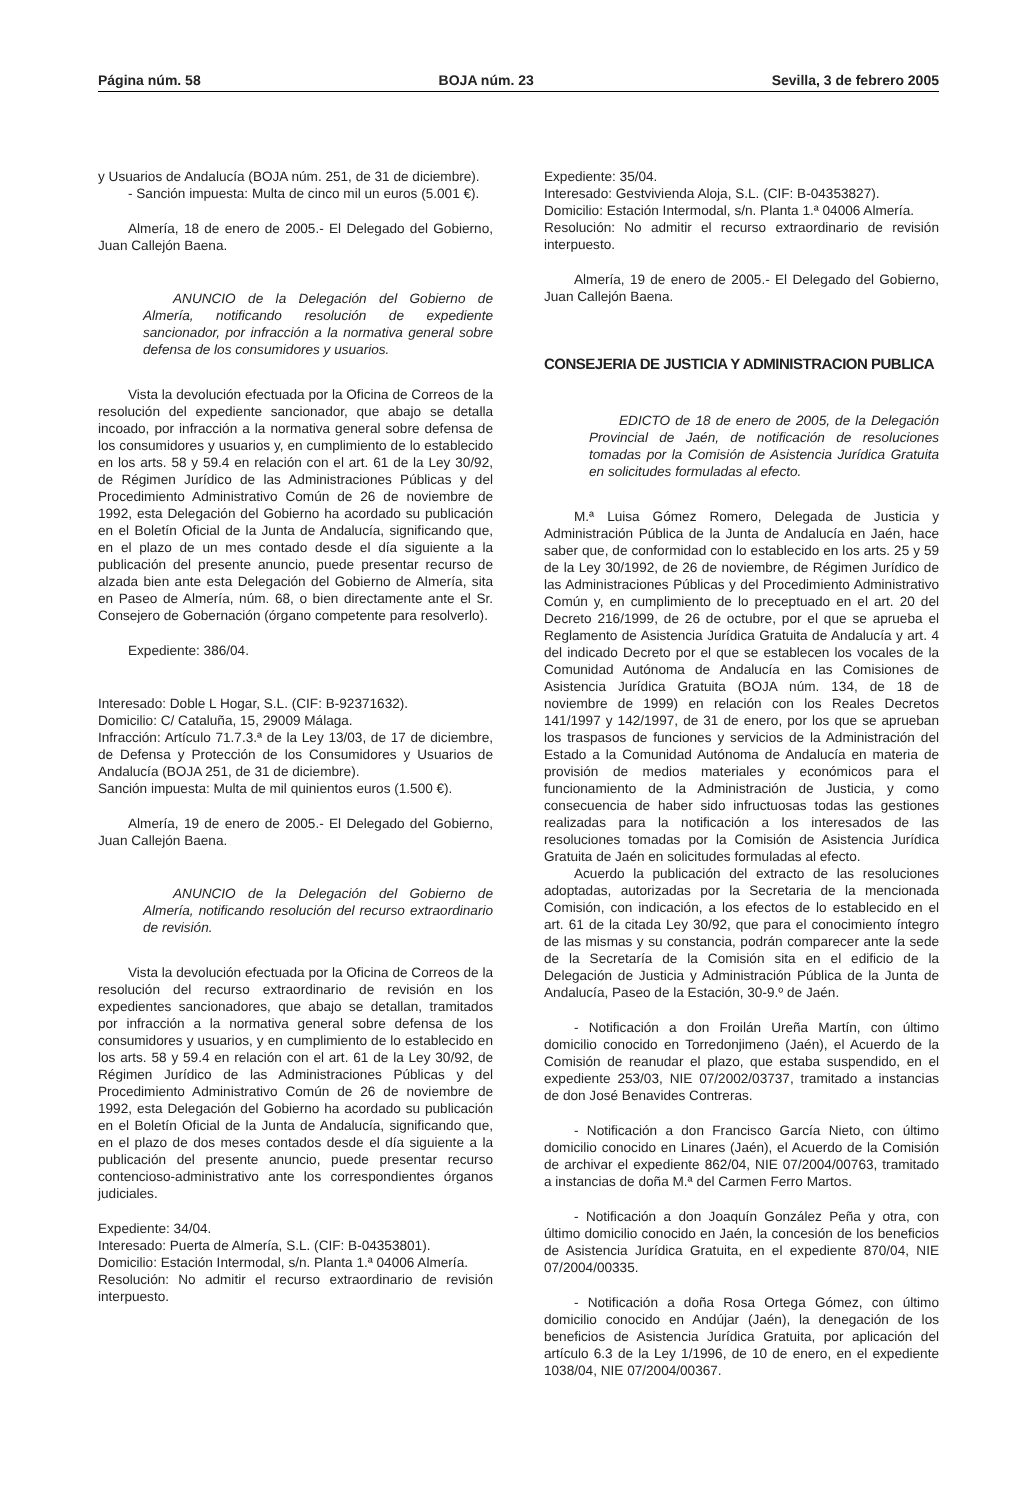Página núm. 58 BOJA núm. 23 Sevilla, 3 de febrero 2005
y Usuarios de Andalucía (BOJA núm. 251, de 31 de diciembre).
- Sanción impuesta: Multa de cinco mil un euros (5.001 €).
Almería, 18 de enero de 2005.- El Delegado del Gobierno, Juan Callejón Baena.
ANUNCIO de la Delegación del Gobierno de Almería, notificando resolución de expediente sancionador, por infracción a la normativa general sobre defensa de los consumidores y usuarios.
Vista la devolución efectuada por la Oficina de Correos de la resolución del expediente sancionador, que abajo se detalla incoado, por infracción a la normativa general sobre defensa de los consumidores y usuarios y, en cumplimiento de lo establecido en los arts. 58 y 59.4 en relación con el art. 61 de la Ley 30/92, de Régimen Jurídico de las Administraciones Públicas y del Procedimiento Administrativo Común de 26 de noviembre de 1992, esta Delegación del Gobierno ha acordado su publicación en el Boletín Oficial de la Junta de Andalucía, significando que, en el plazo de un mes contado desde el día siguiente a la publicación del presente anuncio, puede presentar recurso de alzada bien ante esta Delegación del Gobierno de Almería, sita en Paseo de Almería, núm. 68, o bien directamente ante el Sr. Consejero de Gobernación (órgano competente para resolverlo).
Expediente: 386/04.
Interesado: Doble L Hogar, S.L. (CIF: B-92371632).
Domicilio: C/ Cataluña, 15, 29009 Málaga.
Infracción: Artículo 71.7.3.ª de la Ley 13/03, de 17 de diciembre, de Defensa y Protección de los Consumidores y Usuarios de Andalucía (BOJA 251, de 31 de diciembre).
Sanción impuesta: Multa de mil quinientos euros (1.500 €).
Almería, 19 de enero de 2005.- El Delegado del Gobierno, Juan Callejón Baena.
ANUNCIO de la Delegación del Gobierno de Almería, notificando resolución del recurso extraordinario de revisión.
Vista la devolución efectuada por la Oficina de Correos de la resolución del recurso extraordinario de revisión en los expedientes sancionadores, que abajo se detallan, tramitados por infracción a la normativa general sobre defensa de los consumidores y usuarios, y en cumplimiento de lo establecido en los arts. 58 y 59.4 en relación con el art. 61 de la Ley 30/92, de Régimen Jurídico de las Administraciones Públicas y del Procedimiento Administrativo Común de 26 de noviembre de 1992, esta Delegación del Gobierno ha acordado su publicación en el Boletín Oficial de la Junta de Andalucía, significando que, en el plazo de dos meses contados desde el día siguiente a la publicación del presente anuncio, puede presentar recurso contencioso-administrativo ante los correspondientes órganos judiciales.
Expediente: 34/04.
Interesado: Puerta de Almería, S.L. (CIF: B-04353801).
Domicilio: Estación Intermodal, s/n. Planta 1.ª 04006 Almería.
Resolución: No admitir el recurso extraordinario de revisión interpuesto.
Expediente: 35/04.
Interesado: Gestvivienda Aloja, S.L. (CIF: B-04353827).
Domicilio: Estación Intermodal, s/n. Planta 1.ª 04006 Almería.
Resolución: No admitir el recurso extraordinario de revisión interpuesto.
Almería, 19 de enero de 2005.- El Delegado del Gobierno, Juan Callejón Baena.
CONSEJERIA DE JUSTICIA Y ADMINISTRACION PUBLICA
EDICTO de 18 de enero de 2005, de la Delegación Provincial de Jaén, de notificación de resoluciones tomadas por la Comisión de Asistencia Jurídica Gratuita en solicitudes formuladas al efecto.
M.ª Luisa Gómez Romero, Delegada de Justicia y Administración Pública de la Junta de Andalucía en Jaén, hace saber que, de conformidad con lo establecido en los arts. 25 y 59 de la Ley 30/1992, de 26 de noviembre, de Régimen Jurídico de las Administraciones Públicas y del Procedimiento Administrativo Común y, en cumplimiento de lo preceptuado en el art. 20 del Decreto 216/1999, de 26 de octubre, por el que se aprueba el Reglamento de Asistencia Jurídica Gratuita de Andalucía y art. 4 del indicado Decreto por el que se establecen los vocales de la Comunidad Autónoma de Andalucía en las Comisiones de Asistencia Jurídica Gratuita (BOJA núm. 134, de 18 de noviembre de 1999) en relación con los Reales Decretos 141/1997 y 142/1997, de 31 de enero, por los que se aprueban los traspasos de funciones y servicios de la Administración del Estado a la Comunidad Autónoma de Andalucía en materia de provisión de medios materiales y económicos para el funcionamiento de la Administración de Justicia, y como consecuencia de haber sido infructuosas todas las gestiones realizadas para la notificación a los interesados de las resoluciones tomadas por la Comisión de Asistencia Jurídica Gratuita de Jaén en solicitudes formuladas al efecto.
Acuerdo la publicación del extracto de las resoluciones adoptadas, autorizadas por la Secretaria de la mencionada Comisión, con indicación, a los efectos de lo establecido en el art. 61 de la citada Ley 30/92, que para el conocimiento íntegro de las mismas y su constancia, podrán comparecer ante la sede de la Secretaría de la Comisión sita en el edificio de la Delegación de Justicia y Administración Pública de la Junta de Andalucía, Paseo de la Estación, 30-9.º de Jaén.
- Notificación a don Froilán Ureña Martín, con último domicilio conocido en Torredonjimeno (Jaén), el Acuerdo de la Comisión de reanudar el plazo, que estaba suspendido, en el expediente 253/03, NIE 07/2002/03737, tramitado a instancias de don José Benavides Contreras.
- Notificación a don Francisco García Nieto, con último domicilio conocido en Linares (Jaén), el Acuerdo de la Comisión de archivar el expediente 862/04, NIE 07/2004/00763, tramitado a instancias de doña M.ª del Carmen Ferro Martos.
- Notificación a don Joaquín González Peña y otra, con último domicilio conocido en Jaén, la concesión de los beneficios de Asistencia Jurídica Gratuita, en el expediente 870/04, NIE 07/2004/00335.
- Notificación a doña Rosa Ortega Gómez, con último domicilio conocido en Andújar (Jaén), la denegación de los beneficios de Asistencia Jurídica Gratuita, por aplicación del artículo 6.3 de la Ley 1/1996, de 10 de enero, en el expediente 1038/04, NIE 07/2004/00367.